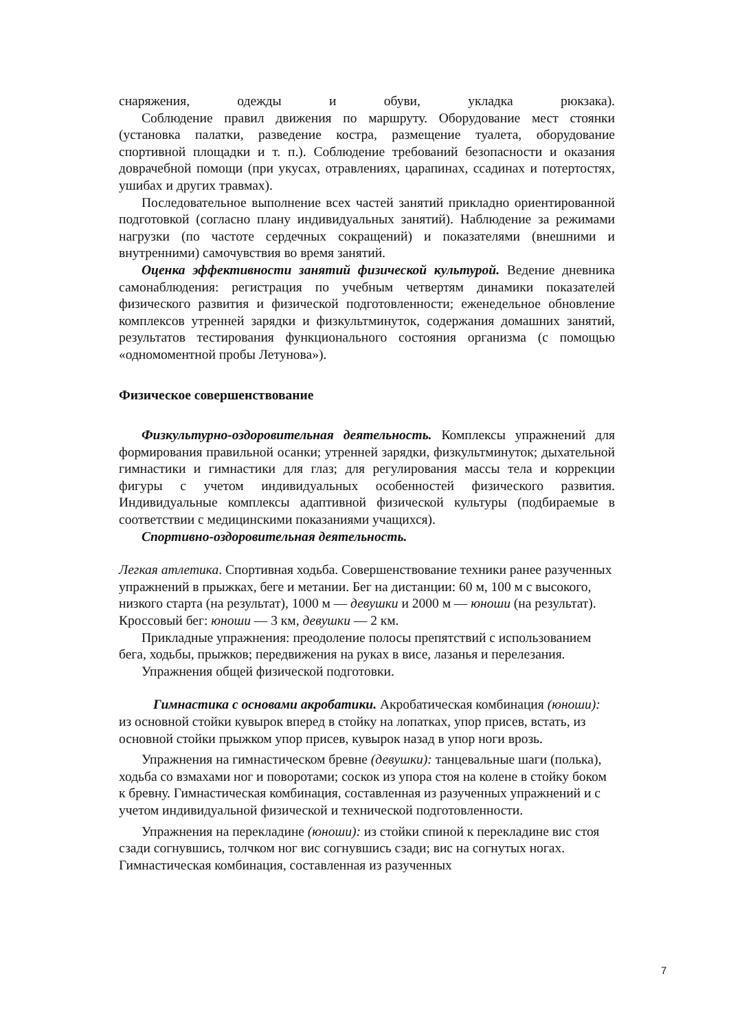снаряжения, одежды и обуви, укладка рюкзака).
Соблюдение правил движения по маршруту. Оборудование мест стоянки (установка палатки, разведение костра, размещение туалета, оборудование спортивной площадки и т. п.). Соблюдение требований безопасности и оказания доврачебной помощи (при укусах, отравлениях, царапинах, ссадинах и потертостях, ушибах и других травмах).
Последовательное выполнение всех частей занятий прикладно ориентированной подготовкой (согласно плану индивидуальных занятий). Наблюдение за режимами нагрузки (по частоте сердечных сокращений) и показателями (внешними и внутренними) самочувствия во время занятий.
Оценка эффективности занятий физической культурой. Ведение дневника самонаблюдения: регистрация по учебным четвертям динамики показателей физического развития и физической подготовленности; еженедельное обновление комплексов утренней зарядки и физкультминуток, содержания домашних занятий, результатов тестирования функционального состояния организма (с помощью «одномоментной пробы Летунова»).
Физическое совершенствование
Физкультурно-оздоровительная деятельность. Комплексы упражнений для формирования правильной осанки; утренней зарядки, физкультминуток; дыхательной гимнастики и гимнастики для глаз; для регулирования массы тела и коррекции фигуры с учетом индивидуальных особенностей физического развития. Индивидуальные комплексы адаптивной физической культуры (подбираемые в соответствии с медицинскими показаниями учащихся).
Спортивно-оздоровительная деятельность.
Легкая атлетика. Спортивная ходьба. Совершенствование техники ранее разученных упражнений в прыжках, беге и метании. Бег на дистанции: 60 м, 100 м с высокого, низкого старта (на результат), 1000 м — девушки и 2000 м — юноши (на результат). Кроссовый бег: юноши — 3 км, девушки — 2 км.
Прикладные упражнения: преодоление полосы препятствий с использованием бега, ходьбы, прыжков; передвижения на руках в висе, лазанья и перелезания.
Упражнения общей физической подготовки.
Гимнастика с основами акробатики. Акробатическая комбинация (юноши): из основной стойки кувырок вперед в стойку на лопатках, упор присев, встать, из основной стойки прыжком упор присев, кувырок назад в упор ноги врозь.
Упражнения на гимнастическом бревне (девушки): танцевальные шаги (полька), ходьба со взмахами ног и поворотами; соскок из упора стоя на колене в стойку боком к бревну. Гимнастическая комбинация, составленная из разученных упражнений и с учетом индивидуальной физической и технической подготовленности.
Упражнения на перекладине (юноши): из стойки спиной к перекладине вис стоя сзади согнувшись, толчком ног вис согнувшись сзади; вис на согнутых ногах. Гимнастическая комбинация, составленная из разученных
7